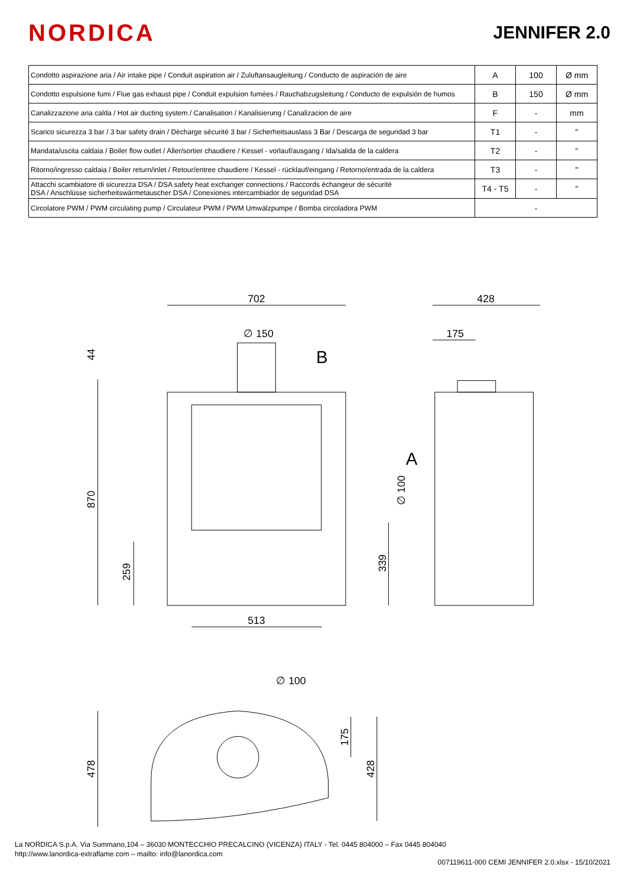NORDICA
JENNIFER 2.0
| Condotto aspirazione aria / Air intake pipe / Conduit aspiration air / Zuluftansaugleitung / Conducto de aspiración de aire | A | 100 | Ø mm |
| Condotto espulsione fumi / Flue gas exhaust pipe / Conduit expulsion fumées / Rauchabzugsleitung / Conducto de expulsión de humos | B | 150 | Ø mm |
| Canalizzazione aria calda / Hot air ducting system / Canalisation / Kanalisierung / Canalizacion de aire | F | - | mm |
| Scarico sicurezza 3 bar / 3 bar safety drain / Dècharge sécuritè 3 bar / Sicherheitsauslass 3 Bar / Descarga de seguridad 3 bar | T1 | - | " |
| Mandata/uscita caldaia / Boiler flow outlet / Aller/sortier chaudiere / Kessel - vorlauf/ausgang / Ida/salida de la caldera | T2 | - | " |
| Ritorno/ingresso caldaia / Boiler return/inlet / Retour/entree chaudiere / Kessel - rücklauf/eingang / Retorno/entrada de la caldera | T3 | - | " |
| Attacchi scambiatore di sicurezza DSA / DSA safety heat exchanger connections / Raccords échangeur de sécurité DSA / Anschlüsse sicherheitswärmetauscher DSA / Conexiones intercambiador de seguridad DSA | T4 - T5 | - | " |
| Circolatore PWM / PWM circulating pump / Circulateur PWM / PWM Umwälzpumpe / Bomba circoladora PWM | - | | |
702
∅ 150
B
44
870
259
513
428
175
A
∅ 100
339
∅ 100
175
478
428
La NORDICA S.p.A. Via Summano,104 – 36030 MONTECCHIO PRECALCINO (VICENZA) ITALY - Tel. 0445 804000 – Fax 0445 804040
http://www.lanordica-extraflame.com – mailto: info@lanordica.com
007119611-000 CEMI JENNIFER 2.0.xlsx - 15/10/2021